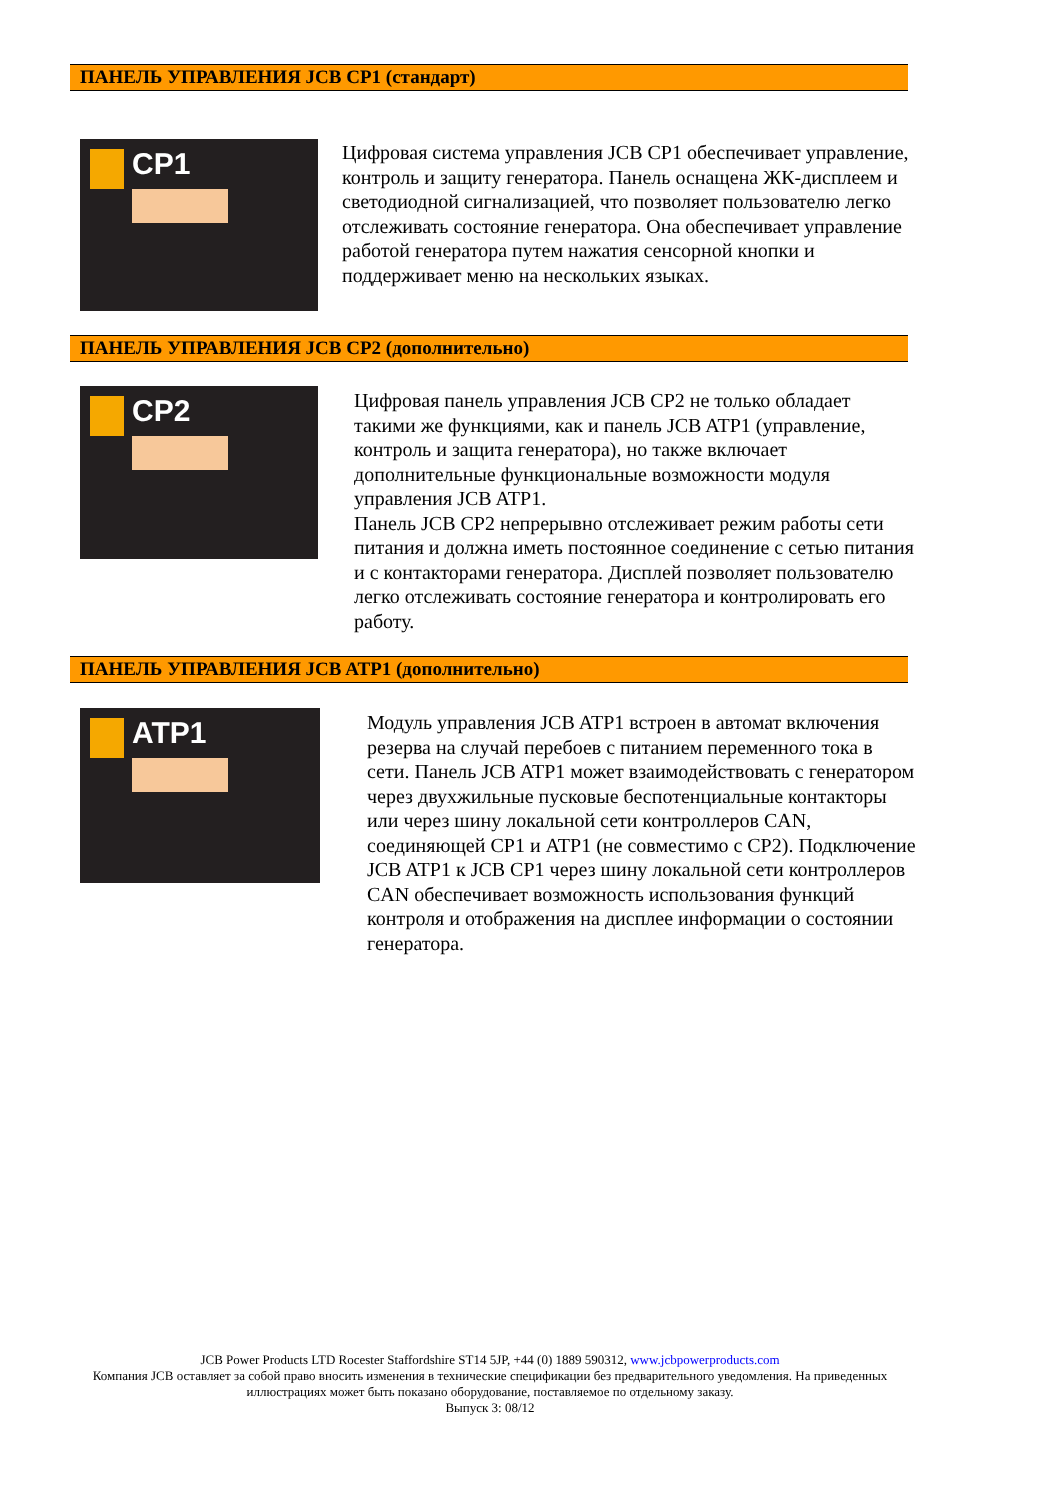ПАНЕЛЬ УПРАВЛЕНИЯ JCB CP1 (стандарт)
CP1
Цифровая система управления JCB CP1 обеспечивает управление, контроль и защиту генератора. Панель оснащена ЖК-дисплеем и светодиодной сигнализацией, что позволяет пользователю легко отслеживать состояние генератора. Она обеспечивает управление работой генератора путем нажатия сенсорной кнопки и поддерживает меню на нескольких языках.
ПАНЕЛЬ УПРАВЛЕНИЯ JCB CP2 (дополнительно)
CP2
Цифровая панель управления JCB CP2 не только обладает такими же функциями, как и панель JCB ATP1 (управление, контроль и защита генератора), но также включает дополнительные функциональные возможности модуля управления JCB ATP1.
Панель JCB CP2 непрерывно отслеживает режим работы сети питания и должна иметь постоянное соединение с сетью питания и с контакторами генератора. Дисплей позволяет пользователю легко отслеживать состояние генератора и контролировать его работу.
ПАНЕЛЬ УПРАВЛЕНИЯ JCB ATP1 (дополнительно)
ATP1
Модуль управления JCB ATP1 встроен в автомат включения резерва на случай перебоев с питанием переменного тока в сети. Панель JCB ATP1 может взаимодействовать с генератором через двухжильные пусковые беспотенциальные контакторы или через шину локальной сети контроллеров CAN, соединяющей CP1 и ATP1 (не совместимо с CP2). Подключение JCB ATP1 к JCB CP1 через шину локальной сети контроллеров CAN обеспечивает возможность использования функций контроля и отображения на дисплее информации о состоянии генератора.
JCB Power Products LTD Rocester Staffordshire ST14 5JP, +44 (0) 1889 590312, www.jcbpowerproducts.com
Компания JCB оставляет за собой право вносить изменения в технические спецификации без предварительного уведомления. На приведенных иллюстрациях может быть показано оборудование, поставляемое по отдельному заказу.
Выпуск 3: 08/12